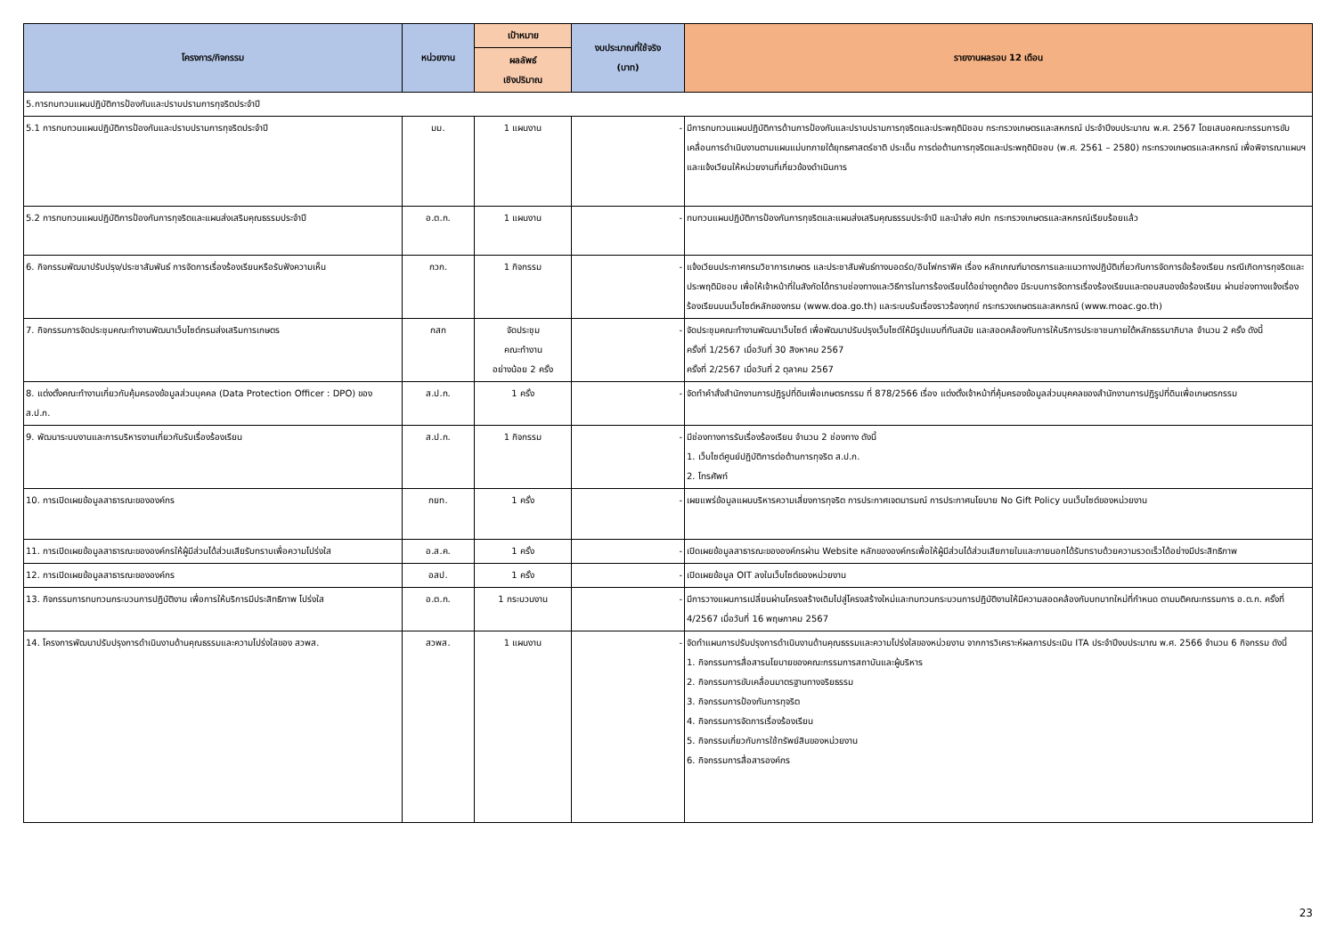| โครงการ/กิจกรรม | หน่วยงาน | เป้าหมาย | งบประมาณที่ใช้จริง (บาท) | รายงานผลรอบ 12 เดือน |
| --- | --- | --- | --- | --- |
| | | ผลลัพธ์ เชิงปริมาณ | | |
| 5.การทบทวนแผนปฏิบัติการป้องกันและปราบปรามการทุจริตประจำปี | | | | |
| 5.1 การทบทวนแผนปฏิบัติการป้องกันและปราบปรามการทุจริตประจำปี | มม. | 1 แผนงาน | - | มีการทบทวนแผนปฏิบัติการด้านการป้องกันและปราบปรามการทุจริตและประพฤติมิชอบ กระทรวงเกษตรและสหกรณ์ ประจำปีงบประมาณ พ.ศ. 2567 โดยเสนอคณะกรรมการขับเคลื่อนการดำเนินงานตามแผนแม่บทภายใต้ยุทธศาสตร์ชาติ ประเด็น การต่อต้านการทุจริตและประพฤติมิชอบ (พ.ศ. 2561 – 2580) กระทรวงเกษตรและสหกรณ์ เพื่อพิจารณาแผนฯ และแจ้งเวียนให้หน่วยงานที่เกี่ยวข้องดำเนินการ |
| 5.2 การทบทวนแผนปฏิบัติการป้องกันการทุจริตและแผนส่งเสริมคุณธรรมประจำปี | อ.ต.ก. | 1 แผนงาน | - | ทบทวนแผนปฏิบัติการป้องกันการทุจริตและแผนส่งเสริมคุณธรรมประจำปี และนำส่ง ศปท กระทรวงเกษตรและสหกรณ์เรียบร้อยแล้ว |
| 6. กิจกรรมพัฒนาปรับปรุง/ประชาสัมพันธ์ การจัดการเรื่องร้องเรียนหรือรับฟังความเห็น | กวก. | 1 กิจกรรม | - | แจ้งเวียนประกาศกรมวิชาการเกษตร และประชาสัมพันธ์ทางบอดร์ด/อินโฟกราฟิค เรื่อง หลักเกณฑ์มาตรการและแนวทางปฏิบัติเกี่ยวกับการจัดการข้อร้องเรียน กรณีเกิดการทุจริตและประพฤติมิชอบ เพื่อให้เจ้าหน้าที่ในสังกัดได้ทราบช่องทางและวิธีการในการร้องเรียนได้อย่างถูกต้อง มีระบบการจัดการเรื่องร้องเรียนและตอบสนองข้อร้องเรียน ผ่านช่องทางแจ้งเรื่องร้องเรียนบนเว็บไซต์หลักของกรม (www.doa.go.th) และระบบรับเรื่องราวร้องทุกข์ กระทรวงเกษตรและสหกรณ์ (www.moac.go.th) |
| 7. กิจกรรมการจัดประชุมคณะทำงานพัฒนาเว็บไซต์กรมส่งเสริมการเกษตร | กสก | จัดประชุม คณะทำงาน อย่างน้อย 2 ครั้ง | - | จัดประชุมคณะทำงานพัฒนาเว็บไซต์ เพื่อพัฒนาปรับปรุงเว็บไซต์ให้มีรูปแบบที่ทันสมัย และสอดคล้องกับการให้บริการประชาชนภายใต้หลักธรรมาภิบาล จำนวน 2 ครั้ง ดังนี้ ครั้งที่ 1/2567 เมื่อวันที่ 30 สิงหาคม 2567 ครั้งที่ 2/2567 เมื่อวันที่ 2 ตุลาคม 2567 |
| 8. แต่งตั้งคณะทำงานเกี่ยวกับคุ้มครองข้อมูลส่วนบุคคล (Data Protection Officer : DPO) ของ ส.ป.ก. | ส.ป.ก. | 1 ครั้ง | - | จัดทำคำสั่งสำนักงานการปฏิรูปที่ดินเพื่อเกษตรกรรม ที่ 878/2566 เรื่อง แต่งตั้งเจ้าหน้าที่คุ้มครองข้อมูลส่วนบุคคลของสำนักงานการปฏิรูปที่ดินเพื่อเกษตรกรรม |
| 9. พัฒนาระบบงานและการบริหารงานเกี่ยวกับรับเรื่องร้องเรียน | ส.ป.ก. | 1 กิจกรรม | - | มีช่องทางการรับเรื่องร้องเรียน จำนวน 2 ช่องทาง ดังนี้ 1. เว็บไซต์ศูนย์ปฏิบัติการต่อต้านการทุจริต ส.ป.ก. 2. โทรศัพท์ |
| 10. การเปิดเผยข้อมูลสาธารณะขององค์กร | กยท. | 1 ครั้ง | - | เผยแพร่ข้อมูลแผนบริหารความเสี่ยงการทุจริต การประกาศเจตนารมณ์ การประกาศนโยบาย No Gift Policy บนเว็บไซต์ของหน่วยงาน |
| 11. การเปิดเผยข้อมูลสาธารณะขององค์กรให้ผู้มีส่วนได้ส่วนเสียรับทราบเพื่อความโปร่งใส | อ.ส.ค. | 1 ครั้ง | - | เปิดเผยข้อมูลสาธารณะขององค์กรผ่าน Website หลักขององค์กรเพื่อให้ผู้มีส่วนได้ส่วนเสียภายในและภายนอกได้รับทราบด้วยความรวดเร็วได้อย่างมีประสิทธิภาพ |
| 12. การเปิดเผยข้อมูลสาธารณะขององค์กร | อสป. | 1 ครั้ง | - | เปิดเผยข้อมูล OIT ลงในเว็บไซต์ของหน่วยงาน |
| 13. กิจกรรมการทบทวนกระบวนการปฏิบัติงาน เพื่อการให้บริการมีประสิทธิภาพ โปร่งใส | อ.ต.ก. | 1 กระบวนงาน | - | มีการวางแผนการเปลี่ยนผ่านโครงสร้างเดิมไปสู่โครงสร้างใหม่และทบทวนกระบวนการปฏิบัติงานให้มีความสอดคล้องกับบทบาทใหม่ที่กำหนด ตามมติคณะกรรมการ อ.ต.ก. ครั้งที่ 4/2567 เมื่อวันที่ 16 พฤษภาคม 2567 |
| 14. โครงการพัฒนาปรับปรุงการดำเนินงานด้านคุณธรรมและความโปร่งใสของ สวพส. | สวพส. | 1 แผนงาน | - | จัดทำแผนการปรับปรุงการดำเนินงานด้านคุณธรรมและความโปร่งใสของหน่วยงาน จากการวิเคราะห์ผลการประเมิน ITA ประจำปีงบประมาณ พ.ศ. 2566 จำนวน 6 กิจกรรม ดังนี้ 1. กิจกรรมการสื่อสารนโยบายของคณะกรรมการสถาบันและผู้บริหาร 2. กิจกรรมการขับเคลื่อนมาตรฐานทางจริยธรรม 3. กิจกรรมการป้องกันการทุจริต 4. กิจกรรมการจัดการเรื่องร้องเรียน 5. กิจกรรมเกี่ยวกับการใช้ทรัพย์สินของหน่วยงาน 6. กิจกรรมการสื่อสารองค์กร |
23